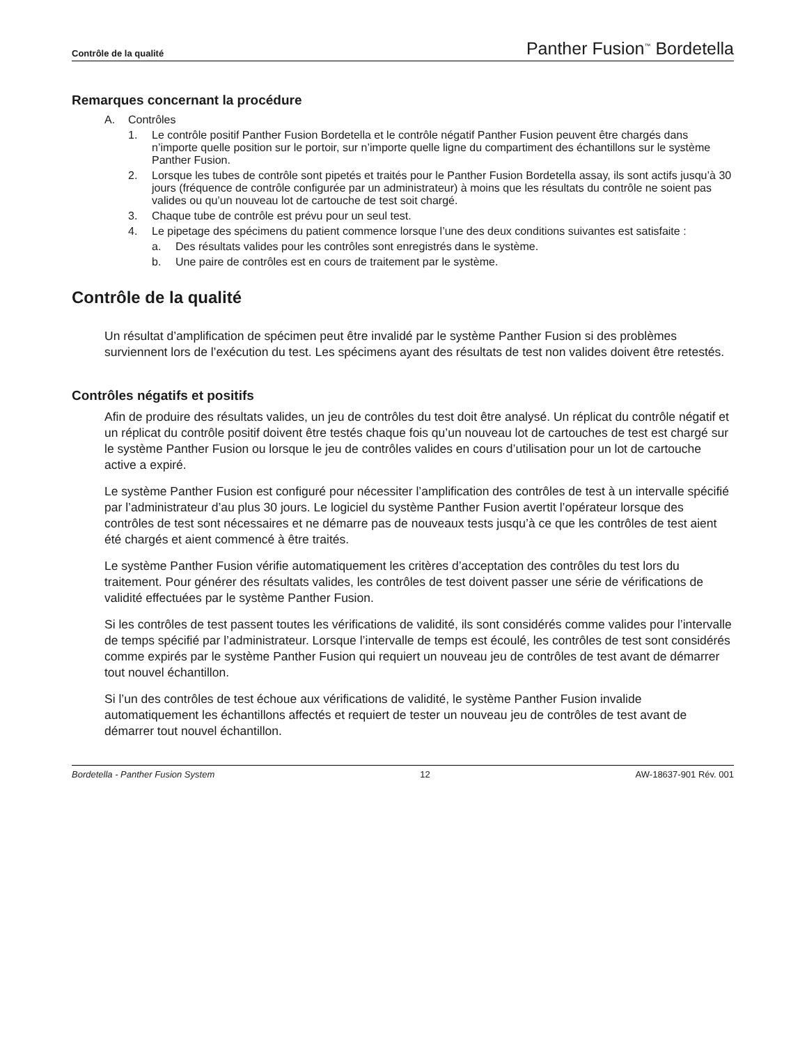Contrôle de la qualité Panther Fusion<sup>™</sup> Bordetella
Remarques concernant la procédure
A. Contrôles
1. Le contrôle positif Panther Fusion Bordetella et le contrôle négatif Panther Fusion peuvent être chargés dans n’importe quelle position sur le portoir, sur n’importe quelle ligne du compartiment des échantillons sur le système Panther Fusion.
2. Lorsque les tubes de contrôle sont pipetés et traités pour le Panther Fusion Bordetella assay, ils sont actifs jusqu’à 30 jours (fréquence de contrôle configurée par un administrateur) à moins que les résultats du contrôle ne soient pas valides ou qu’un nouveau lot de cartouche de test soit chargé.
3. Chaque tube de contrôle est prévu pour un seul test.
4. Le pipetage des spécimens du patient commence lorsque l’une des deux conditions suivantes est satisfaite :
a. Des résultats valides pour les contrôles sont enregistrés dans le système.
b. Une paire de contrôles est en cours de traitement par le système.
Contrôle de la qualité
Un résultat d’amplification de spécimen peut être invalidé par le système Panther Fusion si des problèmes surviennent lors de l’exécution du test. Les spécimens ayant des résultats de test non valides doivent être retestés.
Contrôles négatifs et positifs
Afin de produire des résultats valides, un jeu de contrôles du test doit être analysé. Un réplicat du contrôle négatif et un réplicat du contrôle positif doivent être testés chaque fois qu’un nouveau lot de cartouches de test est chargé sur le système Panther Fusion ou lorsque le jeu de contrôles valides en cours d’utilisation pour un lot de cartouche active a expiré.
Le système Panther Fusion est configuré pour nécessiter l’amplification des contrôles de test à un intervalle spécifié par l’administrateur d’au plus 30 jours. Le logiciel du système Panther Fusion avertit l’opérateur lorsque des contrôles de test sont nécessaires et ne démarre pas de nouveaux tests jusqu’à ce que les contrôles de test aient été chargés et aient commencé à être traités.
Le système Panther Fusion vérifie automatiquement les critères d’acceptation des contrôles du test lors du traitement. Pour générer des résultats valides, les contrôles de test doivent passer une série de vérifications de validité effectuées par le système Panther Fusion.
Si les contrôles de test passent toutes les vérifications de validité, ils sont considérés comme valides pour l’intervalle de temps spécifié par l’administrateur. Lorsque l’intervalle de temps est écoulé, les contrôles de test sont considérés comme expirés par le système Panther Fusion qui requiert un nouveau jeu de contrôles de test avant de démarrer tout nouvel échantillon.
Si l’un des contrôles de test échoue aux vérifications de validité, le système Panther Fusion invalide automatiquement les échantillons affectés et requiert de tester un nouveau jeu de contrôles de test avant de démarrer tout nouvel échantillon.
Bordetella - Panther Fusion System 12 AW-18637-901 Rév. 001